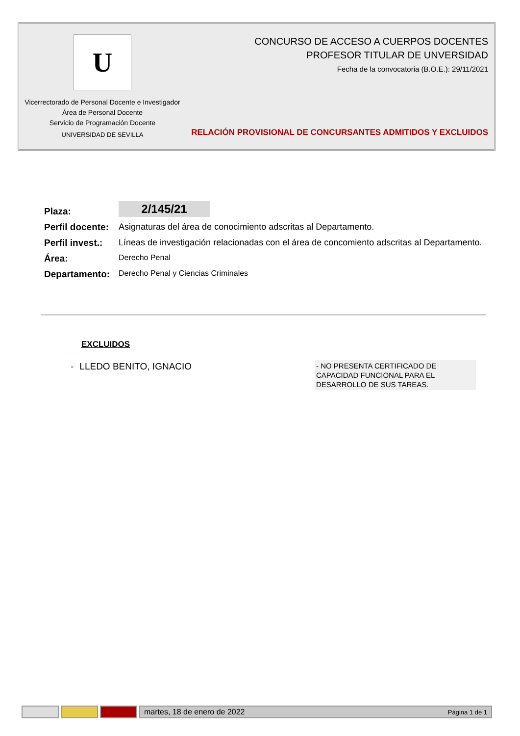U
Vicerrectorado de Personal Docente e Investigador
Área de Personal Docente
Servicio de Programación Docente
UNIVERSIDAD DE SEVILLA
CONCURSO DE ACCESO A CUERPOS DOCENTES
PROFESOR TITULAR DE UNVERSIDAD
Fecha de la convocatoria (B.O.E.): 29/11/2021
RELACIÓN PROVISIONAL DE CONCURSANTES ADMITIDOS Y EXCLUIDOS
Plaza:
2/145/21
Perfil docente:
Asignaturas del área de conocimiento adscritas al Departamento.
Perfil invest.:
Líneas de investigación relacionadas con el área de concomiento adscritas al Departamento.
Área:
Derecho Penal
Departamento:
Derecho Penal y Ciencias Criminales
EXCLUIDOS
- LLEDO BENITO, IGNACIO
- NO PRESENTA CERTIFICADO DE CAPACIDAD FUNCIONAL PARA EL DESARROLLO DE SUS TAREAS.
martes, 18 de enero de 2022 Página 1 de 1